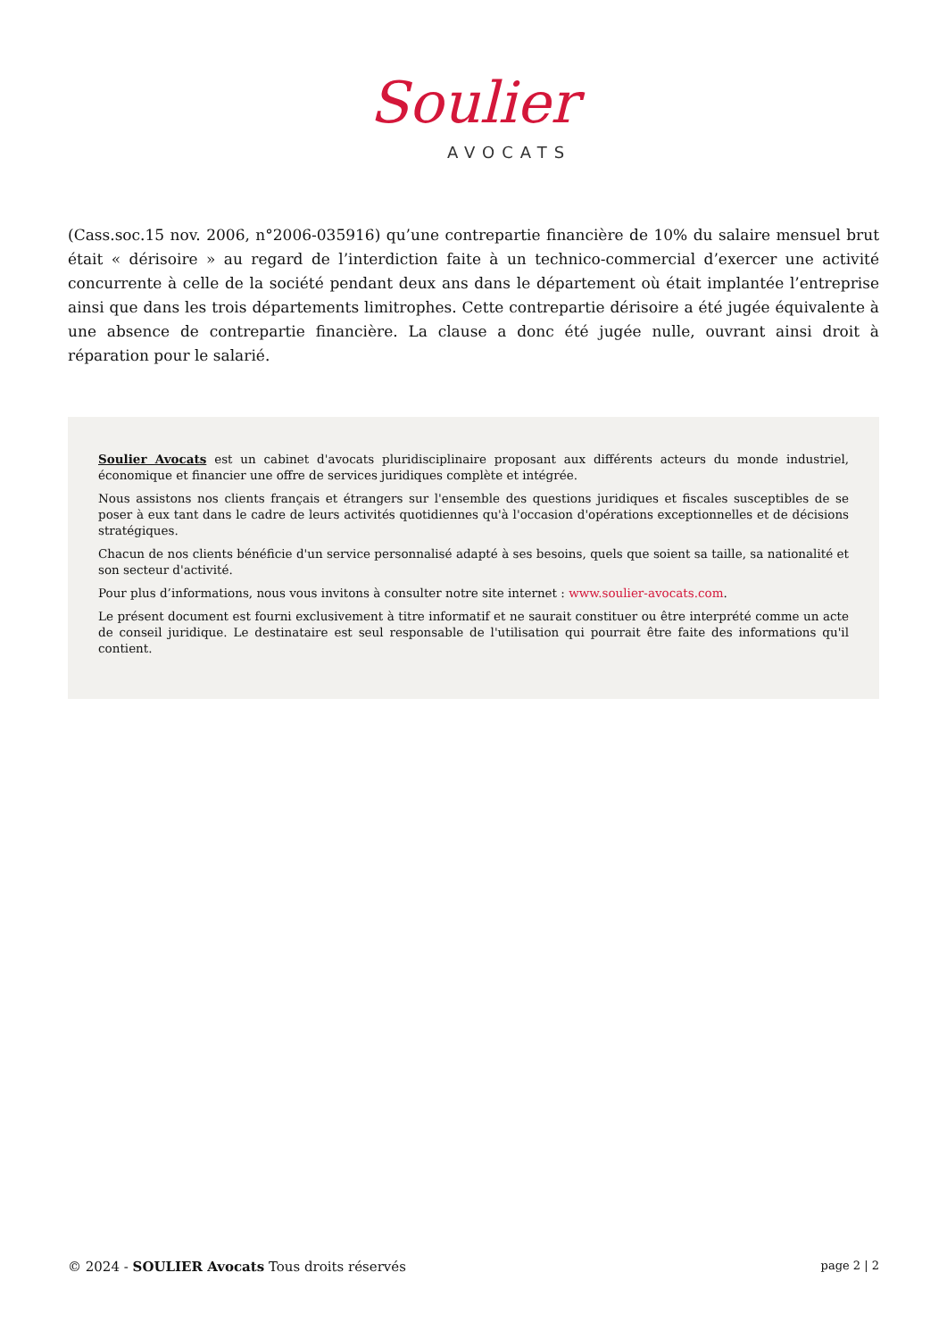Soulier
AVOCATS
(Cass.soc.15 nov. 2006, n°2006-035916) qu’une contrepartie financière de 10% du salaire mensuel brut était « dérisoire » au regard de l’interdiction faite à un technico-commercial d’exercer une activité concurrente à celle de la société pendant deux ans dans le département où était implantée l’entreprise ainsi que dans les trois départements limitrophes. Cette contrepartie dérisoire a été jugée équivalente à une absence de contrepartie financière. La clause a donc été jugée nulle, ouvrant ainsi droit à réparation pour le salarié.
Soulier Avocats est un cabinet d'avocats pluridisciplinaire proposant aux différents acteurs du monde industriel, économique et financier une offre de services juridiques complète et intégrée.
Nous assistons nos clients français et étrangers sur l'ensemble des questions juridiques et fiscales susceptibles de se poser à eux tant dans le cadre de leurs activités quotidiennes qu'à l'occasion d'opérations exceptionnelles et de décisions stratégiques.
Chacun de nos clients bénéficie d'un service personnalisé adapté à ses besoins, quels que soient sa taille, sa nationalité et son secteur d'activité.
Pour plus d’informations, nous vous invitons à consulter notre site internet : www.soulier-avocats.com.
Le présent document est fourni exclusivement à titre informatif et ne saurait constituer ou être interprété comme un acte de conseil juridique. Le destinataire est seul responsable de l'utilisation qui pourrait être faite des informations qu'il contient.
© 2024 - SOULIER Avocats Tous droits réservés page 2 | 2